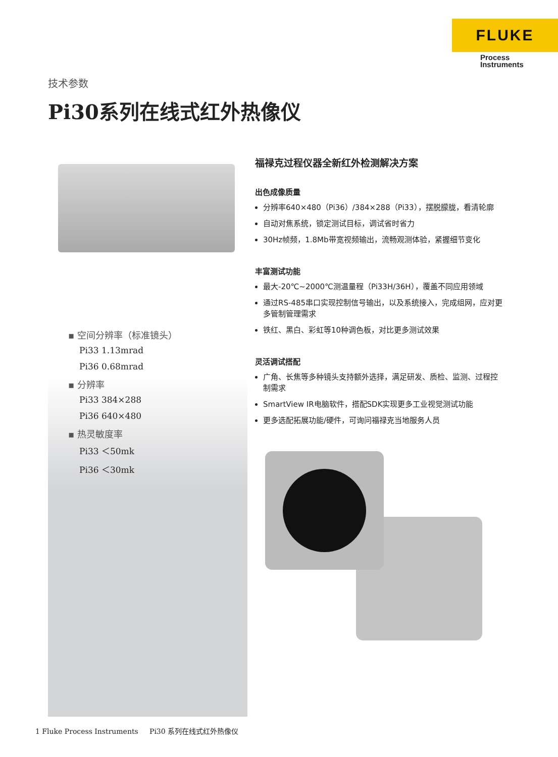FLUKE
Process
Instruments
技术参数
Pi30系列在线式红外热像仪
▪ 空间分辨率（标准镜头）
Pi33 1.13mrad
Pi36 0.68mrad
▪ 分辨率
Pi33 384×288
Pi36 640×480
▪ 热灵敏度率
Pi33 ＜50mk
Pi36 ＜30mk
福禄克过程仪器全新红外检测解决方案
出色成像质量
分辨率640×480（Pi36）/384×288（Pi33），摆脱朦胧，看清轮廓
自动对焦系统，锁定测试目标，调试省时省力
30Hz帧频，1.8Mb带宽视频输出，流畅观测体验，紧握细节变化
丰富测试功能
最大-20℃~2000℃测温量程（Pi33H/36H），覆盖不同应用领域
通过RS-485串口实现控制信号输出，以及系统接入，完成组网，应对更多管制管理需求
铁红、黑白、彩虹等10种调色板，对比更多测试效果
灵活调试搭配
广角、长焦等多种镜头支持额外选择，满足研发、质检、监测、过程控制需求
SmartView IR电脑软件，搭配SDK实现更多工业视觉测试功能
更多选配拓展功能/硬件，可询问福禄克当地服务人员
1 Fluke Process Instruments Pi30 系列在线式红外热像仪